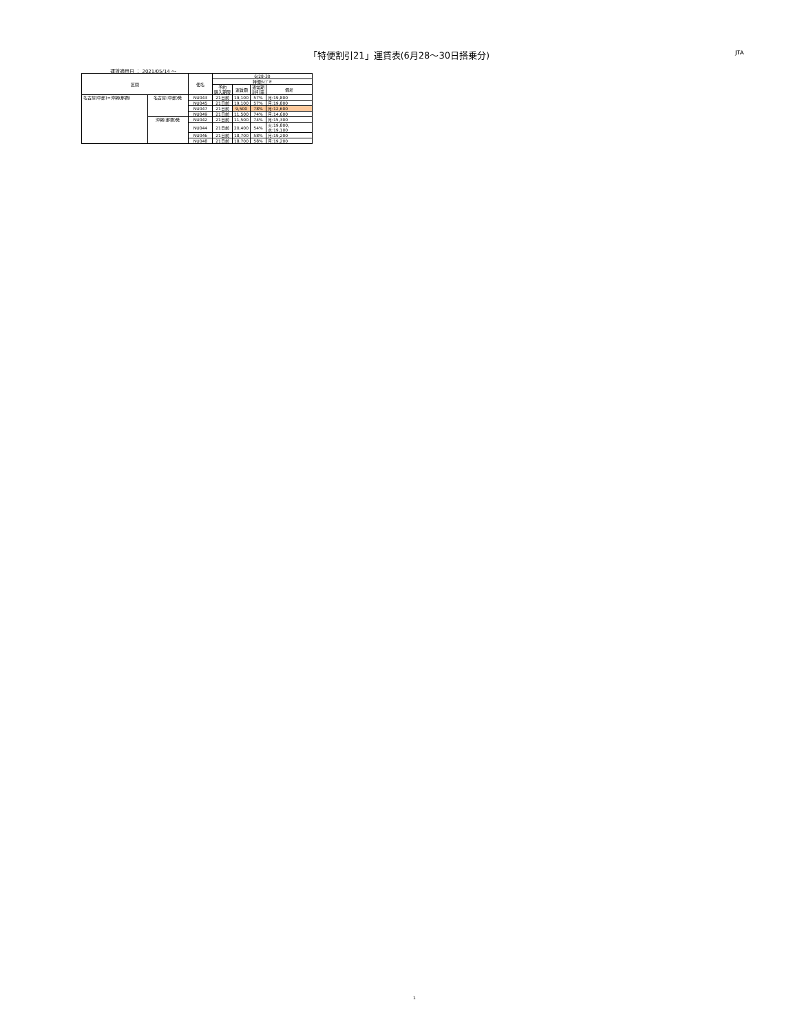「特便割引21」運賃表(6月28〜30日搭乗分) JTA
運賃適用日 ： 2021/05/14 〜
| 区間 | | 便名 | 6/28-30 | | | |
| --- | --- | --- | --- | --- | --- | --- |
| | | | 特便ﾀｲﾌﾟE | | | |
| | | | 予約 購入期限 | 運賃額 | 通常期 割引率 | 備考 |
| 名古屋(中部)=沖縄(那覇) | 名古屋(中部)発 | NU043 | 21日前 | 19,100 | 57% | 月:19,800 |
| | | NU045 | 21日前 | 19,100 | 57% | 月:19,800 |
| | | NU047 | 21日前 | 9,500 | 78% | 月:12,600 |
| | | NU049 | 21日前 | 11,500 | 74% | 月:14,600 |
| | 沖縄(那覇)発 | NU042 | 21日前 | 11,500 | 74% | 月:15,300 |
| | | NU044 | 21日前 | 20,400 | 54% | 火:19,800、水:19,100 |
| | | NU046 | 21日前 | 18,700 | 58% | 月:19,200 |
| | | NU048 | 21日前 | 18,700 | 58% | 月:19,200 |
1